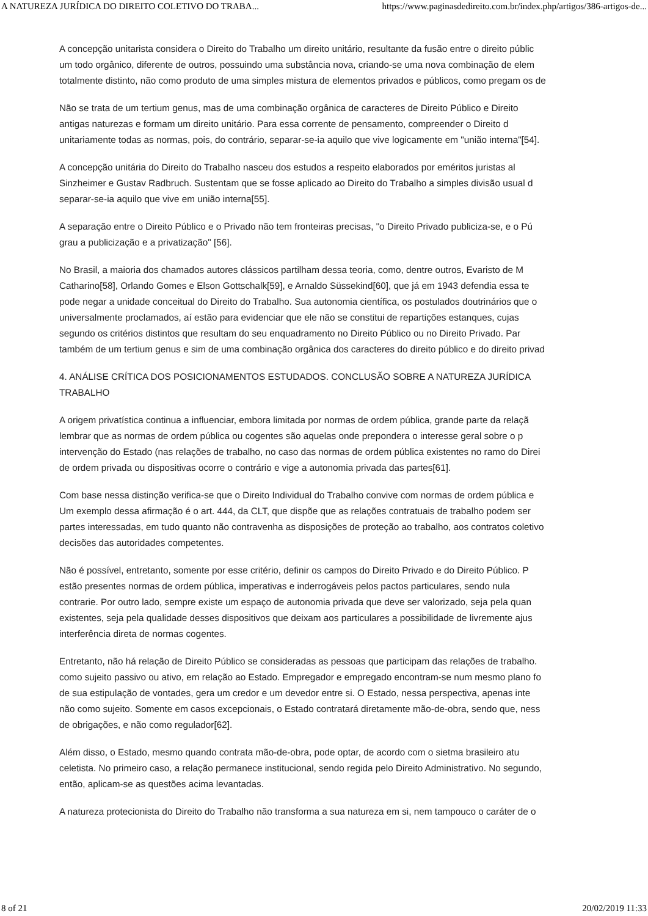A NATUREZA JURÍDICA DO DIREITO COLETIVO DO TRABA... https://www.paginasdedireito.com.br/index.php/artigos/386-artigos-de...
A concepção unitarista considera o Direito do Trabalho um direito unitário, resultante da fusão entre o direito públic
um todo orgânico, diferente de outros, possuindo uma substância nova, criando-se uma nova combinação de elem
totalmente distinto, não como produto de uma simples mistura de elementos privados e públicos, como pregam os de
Não se trata de um tertium genus, mas de uma combinação orgânica de caracteres de Direito Público e Direito
antigas naturezas e formam um direito unitário. Para essa corrente de pensamento, compreender o Direito d
unitariamente todas as normas, pois, do contrário, separar-se-ia aquilo que vive logicamente em "união interna"[54].
A concepção unitária do Direito do Trabalho nasceu dos estudos a respeito elaborados por eméritos juristas al
Sinzheimer e Gustav Radbruch. Sustentam que se fosse aplicado ao Direito do Trabalho a simples divisão usual d
separar-se-ia aquilo que vive em união interna[55].
A separação entre o Direito Público e o Privado não tem fronteiras precisas, "o Direito Privado publiciza-se, e o Pú
grau a publicização e a privatização" [56].
No Brasil, a maioria dos chamados autores clássicos partilham dessa teoria, como, dentre outros, Evaristo de M
Catharino[58], Orlando Gomes e Elson Gottschalk[59], e Arnaldo Süssekind[60], que já em 1943 defendia essa te
pode negar a unidade conceitual do Direito do Trabalho. Sua autonomia científica, os postulados doutrinários que o
universalmente proclamados, aí estão para evidenciar que ele não se constitui de repartições estanques, cujas
segundo os critérios distintos que resultam do seu enquadramento no Direito Público ou no Direito Privado. Par
também de um tertium genus e sim de uma combinação orgânica dos caracteres do direito público e do direito privad
4. ANÁLISE CRÍTICA DOS POSICIONAMENTOS ESTUDADOS. CONCLUSÃO SOBRE A NATUREZA JURÍDICA
TRABALHO
A origem privatística continua a influenciar, embora limitada por normas de ordem pública, grande parte da relaçã
lembrar que as normas de ordem pública ou cogentes são aquelas onde prepondera o interesse geral sobre o p
intervenção do Estado (nas relações de trabalho, no caso das normas de ordem pública existentes no ramo do Direi
de ordem privada ou dispositivas ocorre o contrário e vige a autonomia privada das partes[61].
Com base nessa distinção verifica-se que o Direito Individual do Trabalho convive com normas de ordem pública e
Um exemplo dessa afirmação é o art. 444, da CLT, que dispõe que as relações contratuais de trabalho podem ser
partes interessadas, em tudo quanto não contravenha as disposições de proteção ao trabalho, aos contratos coletivo
decisões das autoridades competentes.
Não é possível, entretanto, somente por esse critério, definir os campos do Direito Privado e do Direito Público. P
estão presentes normas de ordem pública, imperativas e inderrogáveis pelos pactos particulares, sendo nula
contrarie. Por outro lado, sempre existe um espaço de autonomia privada que deve ser valorizado, seja pela quan
existentes, seja pela qualidade desses dispositivos que deixam aos particulares a possibilidade de livremente ajus
interferência direta de normas cogentes.
Entretanto, não há relação de Direito Público se consideradas as pessoas que participam das relações de trabalho.
como sujeito passivo ou ativo, em relação ao Estado. Empregador e empregado encontram-se num mesmo plano fo
de sua estipulação de vontades, gera um credor e um devedor entre si. O Estado, nessa perspectiva, apenas inte
não como sujeito. Somente em casos excepcionais, o Estado contratará diretamente mão-de-obra, sendo que, ness
de obrigações, e não como regulador[62].
Além disso, o Estado, mesmo quando contrata mão-de-obra, pode optar, de acordo com o sietma brasileiro atu
celetista. No primeiro caso, a relação permanece institucional, sendo regida pelo Direito Administrativo. No segundo,
então, aplicam-se as questões acima levantadas.
A natureza protecionista do Direito do Trabalho não transforma a sua natureza em si, nem tampouco o caráter de o
8 of 21 20/02/2019 11:33